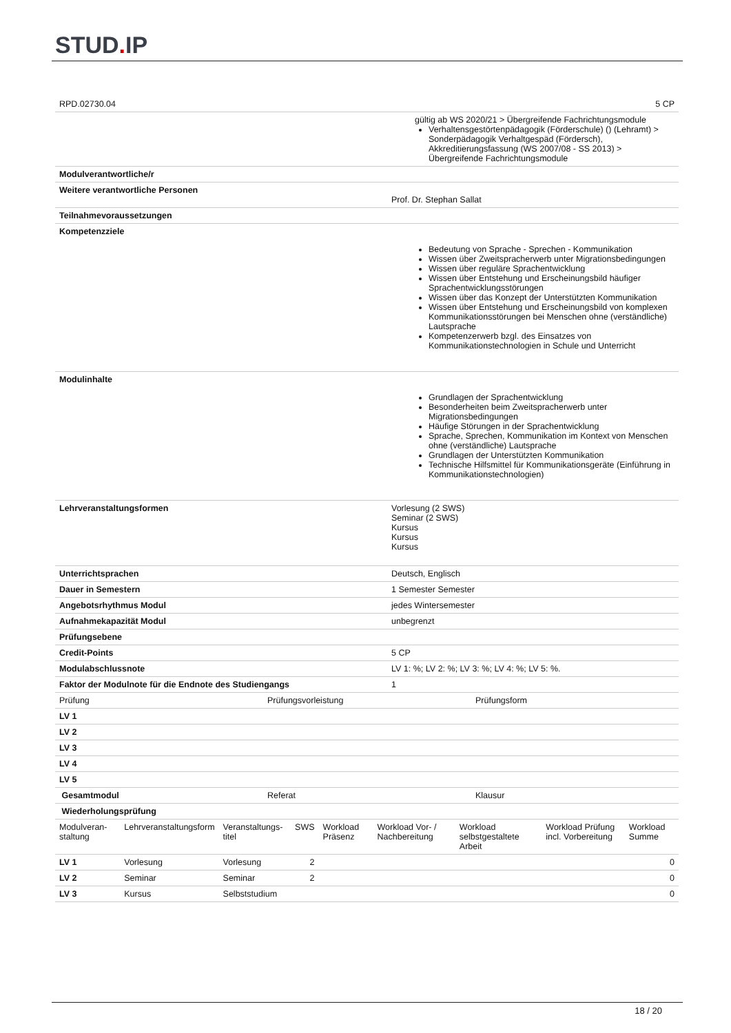STUD. IP
| RPD.02730.04 | 5 CP |
| | gültig ab WS 2020/21 > Übergreifende Fachrichtungsmodule Verhaltensgestörtenpädagogik (Förderschule) () (Lehramt) > Sonderpädagogik Verhaltgespäd (Förde­rsch), Akkreditierungsfassung (WS 2007/08 - SS 2013) > Übergreifende Fachrichtungsmodule |
| Modulverantwortliche/r | |
| Weitere verantwortliche Personen | Prof. Dr. Stephan Sallat |
| Teilnahmevoraussetzungen | |
| Kompetenzziele | Bedeutung von Sprache - Sprechen - Kommunikation Wissen über Zweitspracherwerb unter Migrationsbedingungen Wissen über reguläre Sprachentwicklung Wissen über Entstehung und Erscheinungsbild häufiger Sprachentwicklungsstörungen Wissen über das Konzept der Unterstützten Kommunikation Wissen über Entstehung und Erscheinungsbild von komplexen Kommunikationsstörungen bei Menschen ohne (verständliche) Lautsprache Kompetenzerwerb bzgl. des Einsatzes von Kommunikationstechnologien in Schule und Unterricht |
| Modulinhalte | Grundlagen der Sprachentwicklung Besonderheiten beim Zweitspracherwerb unter Migrationsbedingungen Häufige Störungen in der Sprachentwicklung Sprache, Sprechen, Kommunikation im Kontext von Menschen ohne (verständliche) Lautsprache Grundlagen der Unterstützten Kommunikation Technische Hilfsmittel für Kommunikationsgeräte (Einführung in Kommunikationstechnologien) |
| Lehrveranstaltungsformen | Vorlesung (2 SWS) Seminar (2 SWS) Kursus Kursus Kursus |
| Unterrichtsprachen | Deutsch, Englisch |
| Dauer in Semestern | 1 Semester Semester |
| Angebotsrhythmus Modul | jedes Wintersemester |
| Aufnahmekapazität Modul | unbegrenzt |
| Prüfungsebene | |
| Credit-Points | 5 CP |
| Modulabschlussnote | LV 1: %; LV 2: %; LV 3: %; LV 4: %; LV 5: %. |
| Faktor der Modulnote für die Endnote des Studiengangs | 1 |
| Prüfung | Prüfungsvorleistung | Prüfungsform |
| --- | --- | --- |
| LV 1 | | |
| LV 2 | | |
| LV 3 | | |
| LV 4 | | |
| LV 5 | | |
| Gesamtmodul | Referat | Klausur |
| Wiederholungsprüfung | | |
| Modulveran-staltung | Lehrveranstaltungsform | Veranstaltungs-titel | SWS | Workload Präsenz | Workload Vor- / Nachbereitung | Workload selbstgestaltete Arbeit | Workload Prüfung incl. Vorbereitung | Workload Summe |
| --- | --- | --- | --- | --- | --- | --- | --- | --- |
| LV 1 | Vorlesung | Vorlesung | 2 | | | | | 0 |
| LV 2 | Seminar | Seminar | 2 | | | | | 0 |
| LV 3 | Kursus | Selbststudium | | | | | | 0 |
18 / 20